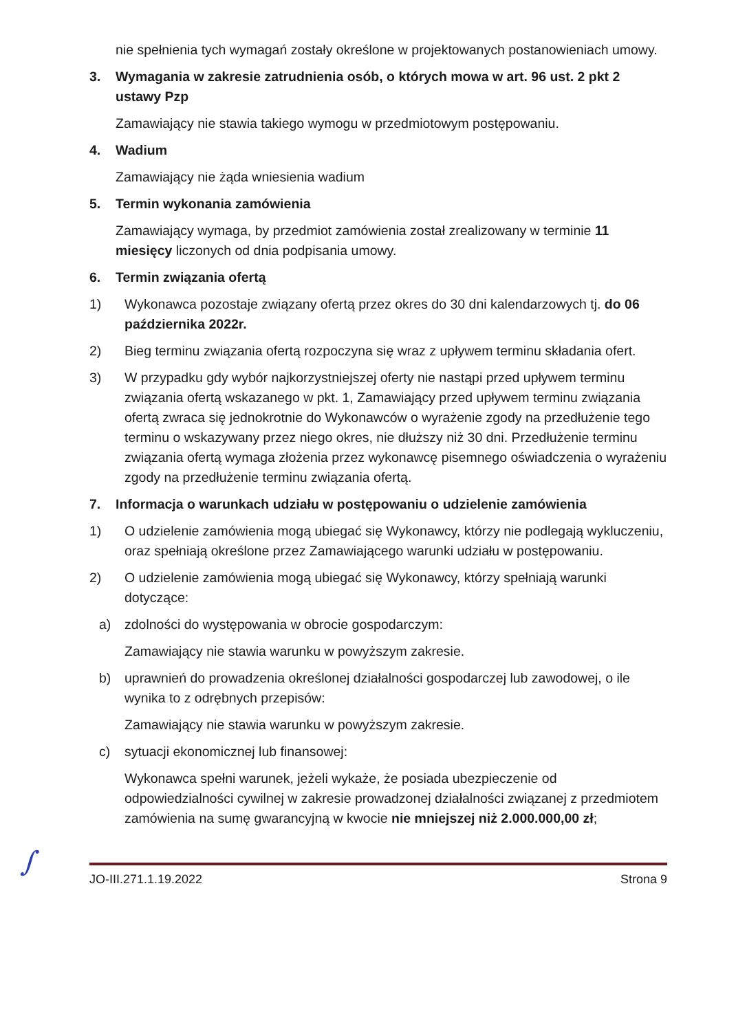nie spełnienia tych wymagań zostały określone w projektowanych postanowieniach umowy.
3. Wymagania w zakresie zatrudnienia osób, o których mowa w art. 96 ust. 2 pkt 2 ustawy Pzp
Zamawiający nie stawia takiego wymogu w przedmiotowym postępowaniu.
4. Wadium
Zamawiający nie żąda wniesienia wadium
5. Termin wykonania zamówienia
Zamawiający wymaga, by przedmiot zamówienia został zrealizowany w terminie 11 miesięcy liczonych od dnia podpisania umowy.
6. Termin związania ofertą
1) Wykonawca pozostaje związany ofertą przez okres do 30 dni kalendarzowych tj. do 06 października 2022r.
2) Bieg terminu związania ofertą rozpoczyna się wraz z upływem terminu składania ofert.
3) W przypadku gdy wybór najkorzystniejszej oferty nie nastąpi przed upływem terminu związania ofertą wskazanego w pkt. 1, Zamawiający przed upływem terminu związania ofertą zwraca się jednokrotnie do Wykonawców o wyrażenie zgody na przedłużenie tego terminu o wskazywany przez niego okres, nie dłuższy niż 30 dni. Przedłużenie terminu związania ofertą wymaga złożenia przez wykonawcę pisemnego oświadczenia o wyrażeniu zgody na przedłużenie terminu związania ofertą.
7. Informacja o warunkach udziału w postępowaniu o udzielenie zamówienia
1) O udzielenie zamówienia mogą ubiegać się Wykonawcy, którzy nie podlegają wykluczeniu, oraz spełniają określone przez Zamawiającego warunki udziału w postępowaniu.
2) O udzielenie zamówienia mogą ubiegać się Wykonawcy, którzy spełniają warunki dotyczące:
a) zdolności do występowania w obrocie gospodarczym:
Zamawiający nie stawia warunku w powyższym zakresie.
b) uprawnień do prowadzenia określonej działalności gospodarczej lub zawodowej, o ile wynika to z odrębnych przepisów:
Zamawiający nie stawia warunku w powyższym zakresie.
c) sytuacji ekonomicznej lub finansowej:
Wykonawca spełni warunek, jeżeli wykaże, że posiada ubezpieczenie od odpowiedzialności cywilnej w zakresie prowadzonej działalności związanej z przedmiotem zamówienia na sumę gwarancyjną w kwocie nie mniejszej niż 2.000.000,00 zł;
∫ JO-III.271.1.19.2022 Strona 9